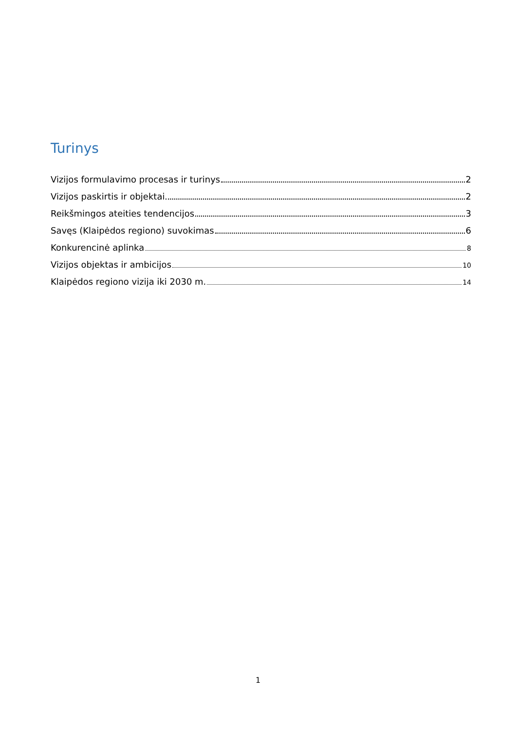Turinys
Vizijos formulavimo procesas ir turinys 2
Vizijos paskirtis ir objektai 2
Reikšmingos ateities tendencijos 3
Savęs (Klaipėdos regiono) suvokimas 6
Konkurencinė aplinka 8
Vizijos objektas ir ambicijos 10
Klaipėdos regiono vizija iki 2030 m. 14
1